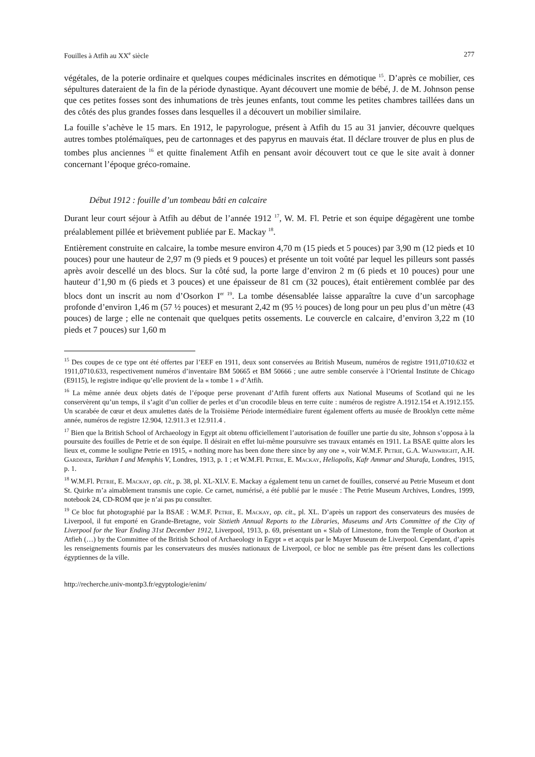Fouilles à Atfih au XX<sup>e</sup> siècle 277
végétales, de la poterie ordinaire et quelques coupes médicinales inscrites en démotique <sup>15</sup>. D’après ce mobilier, ces sépultures dateraient de la fin de la période dynastique. Ayant découvert une momie de bébé, J. de M. Johnson pense que ces petites fosses sont des inhumations de très jeunes enfants, tout comme les petites chambres taillées dans un des côtés des plus grandes fosses dans lesquelles il a découvert un mobilier similaire.
La fouille s’achève le 15 mars. En 1912, le papyrologue, présent à Atfih du 15 au 31 janvier, découvre quelques autres tombes ptolémaïques, peu de cartonnages et des papyrus en mauvais état. Il déclare trouver de plus en plus de tombes plus anciennes <sup>16</sup> et quitte finalement Atfih en pensant avoir découvert tout ce que le site avait à donner concernant l’époque gréco-romaine.
Début 1912 : fouille d’un tombeau bâti en calcaire
Durant leur court séjour à Atfih au début de l’année 1912 <sup>17</sup>, W. M. Fl. Petrie et son équipe dégagèrent une tombe préalablement pillée et brièvement publiée par E. Mackay <sup>18</sup>.
Entièrement construite en calcaire, la tombe mesure environ 4,70 m (15 pieds et 5 pouces) par 3,90 m (12 pieds et 10 pouces) pour une hauteur de 2,97 m (9 pieds et 9 pouces) et présente un toit voûté par lequel les pilleurs sont passés après avoir descellé un des blocs. Sur la côté sud, la porte large d’environ 2 m (6 pieds et 10 pouces) pour une hauteur d’1,90 m (6 pieds et 3 pouces) et une épaisseur de 81 cm (32 pouces), était entièrement comblée par des blocs dont un inscrit au nom d’Osorkon I<sup>er 19</sup>. La tombe désensablée laisse apparaître la cuve d’un sarcophage profonde d’environ 1,46 m (57 ½ pouces) et mesurant 2,42 m (95 ½ pouces) de long pour un peu plus d’un mètre (43 pouces) de large ; elle ne contenait que quelques petits ossements. Le couvercle en calcaire, d’environ 3,22 m (10 pieds et 7 pouces) sur 1,60 m
<sup>15</sup> Des coupes de ce type ont été offertes par l’EEF en 1911, deux sont conservées au British Museum, numéros de registre 1911,0710.632 et 1911,0710.633, respectivement numéros d’inventaire BM 50665 et BM 50666 ; une autre semble conservée à l’Oriental Institute de Chicago (E9115), le registre indique qu’elle provient de la « tombe 1 » d’Atfih.
<sup>16</sup> La même année deux objets datés de l’époque perse provenant d’Atfih furent offerts aux National Museums of Scotland qui ne les conservèrent qu’un temps, il s’agit d’un collier de perles et d’un crocodile bleus en terre cuite : numéros de registre A.1912.154 et A.1912.155. Un scarabée de cœur et deux amulettes datés de la Troisième Période intermédiaire furent également offerts au musée de Brooklyn cette même année, numéros de registre 12.904, 12.911.3 et 12.911.4 .
<sup>17</sup> Bien que la British School of Archaeology in Egypt ait obtenu officiellement l’autorisation de fouiller une partie du site, Johnson s’opposa à la poursuite des fouilles de Petrie et de son équipe. Il désirait en effet lui-même poursuivre ses travaux entamés en 1911. La BSAE quitte alors les lieux et, comme le souligne Petrie en 1915, « nothing more has been done there since by any one », voir W.M.F. Petrie, G.A. Wainwright, A.H. Gardiner, Tarkhan I and Memphis V, Londres, 1913, p. 1 ; et W.M.Fl. Petrie, E. Mackay, Heliopolis, Kafr Ammar and Shurafa, Londres, 1915, p. 1.
<sup>18</sup> W.M.Fl. Petrie, E. Mackay, op. cit., p. 38, pl. XL-XLV. E. Mackay a également tenu un carnet de fouilles, conservé au Petrie Museum et dont St. Quirke m’a aimablement transmis une copie. Ce carnet, numérisé, a été publié par le musée : The Petrie Museum Archives, Londres, 1999, notebook 24, CD-ROM que je n’ai pas pu consulter.
<sup>19</sup> Ce bloc fut photographié par la BSAE : W.M.F. Petrie, E. Mackay, op. cit., pl. XL. D’après un rapport des conservateurs des musées de Liverpool, il fut emporté en Grande-Bretagne, voir Sixtieth Annual Reports to the Libraries, Museums and Arts Committee of the City of Liverpool for the Year Ending 31st December 1912, Liverpool, 1913, p. 69, présentant un « Slab of Limestone, from the Temple of Osorkon at Atfieh (…) by the Committee of the British School of Archaeology in Egypt » et acquis par le Mayer Museum de Liverpool. Cependant, d’après les renseignements fournis par les conservateurs des musées nationaux de Liverpool, ce bloc ne semble pas être présent dans les collections égyptiennes de la ville.
http://recherche.univ-montp3.fr/egyptologie/enim/